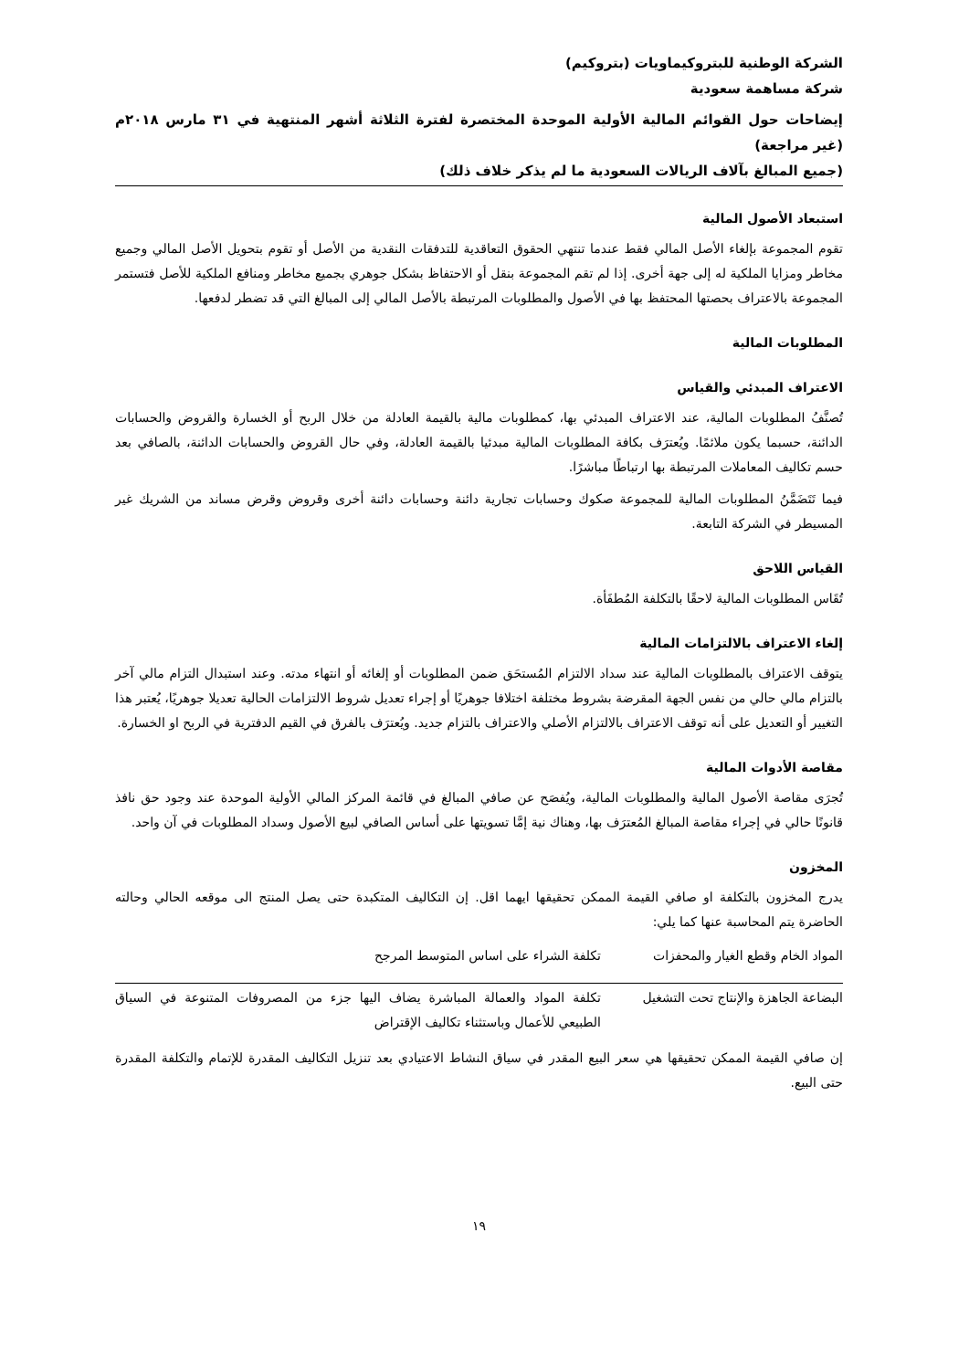الشركة الوطنية للبتروكيماويات (بتروكيم)
شركة مساهمة سعودية
إيضاحات حول القوائم المالية الأولية الموحدة المختصرة لفترة الثلاثة أشهر المنتهية في ٣١ مارس ٢٠١٨م (غير مراجعة)
(جميع المبالغ بآلاف الريالات السعودية ما لم يذكر خلاف ذلك)
استبعاد الأصول المالية
تقوم المجموعة بإلغاء الأصل المالي فقط عندما تنتهي الحقوق التعاقدية للتدفقات النقدية من الأصل أو تقوم بتحويل الأصل المالي وجميع مخاطر ومزايا الملكية له إلى جهة أخرى. إذا لم تقم المجموعة بنقل أو الاحتفاظ بشكل جوهري بجميع مخاطر ومنافع الملكية للأصل فتستمر المجموعة بالاعتراف بحصتها المحتفظ بها في الأصول والمطلوبات المرتبطة بالأصل المالي إلى المبالغ التي قد تضطر لدفعها.
المطلوبات المالية
الاعتراف المبدئي والقياس
تُصنَّفُ المطلوبات المالية، عند الاعتراف المبدئي بها، كمطلوبات مالية بالقيمة العادلة من خلال الربح أو الخسارة والقروض والحسابات الدائنة، حسبما يكون ملائمًا. ويُعترَف بكافة المطلوبات المالية مبدئيا بالقيمة العادلة، وفي حال القروض والحسابات الدائنة، بالصافي بعد حسم تكاليف المعاملات المرتبطة بها ارتباطًا مباشرًا.
فيما تَتَضَمَّنُ المطلوبات المالية للمجموعة صكوك وحسابات تجارية دائنة وحسابات دائنة أخرى وقروض وقرض مساند من الشريك غير المسيطر في الشركة التابعة.
القياس اللاحق
تُقَاس المطلوبات المالية لاحقًا بالتكلفة المُطفَأة.
إلغاء الاعتراف بالالتزامات المالية
يتوقف الاعتراف بالمطلوبات المالية عند سداد الالتزام المُستحَق ضمن المطلوبات أو إلغائه أو انتهاء مدته. وعند استبدال التزام مالي آخر بالتزام مالي حالي من نفس الجهة المقرضة بشروط مختلفة اختلافا جوهريًا أو إجراء تعديل شروط الالتزامات الحالية تعديلا جوهريًا، يُعتبر هذا التغيير أو التعديل على أنه توقف الاعتراف بالالتزام الأصلي والاعتراف بالتزام جديد. ويُعترَف بالفرق في القيم الدفترية في الربح او الخسارة.
مقاصة الأدوات المالية
تُجرَى مقاصة الأصول المالية والمطلوبات المالية، ويُفصَح عن صافي المبالغ في قائمة المركز المالي الأولية الموحدة عند وجود حق نافذ قانونًا حالي في إجراء مقاصة المبالغ المُعترَف بها، وهناك نية إمَّا تسويتها على أساس الصافي لبيع الأصول وسداد المطلوبات في آن واحد.
المخزون
يدرج المخزون بالتكلفة او صافي القيمة الممكن تحقيقها ايهما اقل. إن التكاليف المتكبدة حتى يصل المنتج الى موقعه الحالي وحالته الحاضرة يتم المحاسبة عنها كما يلي:
| المواد الخام وقطع الغيار والمحفزات | تكلفة الشراء على اساس المتوسط المرجح |
| البضاعة الجاهزة والإنتاج تحت التشغيل | تكلفة المواد والعمالة المباشرة يضاف اليها جزء من المصروفات المتنوعة في السياق الطبيعي للأعمال وباستثناء تكاليف الإقتراض |
إن صافي القيمة الممكن تحقيقها هي سعر البيع المقدر في سياق النشاط الاعتيادي بعد تنزيل التكاليف المقدرة للإتمام والتكلفة المقدرة حتى البيع.
١٩